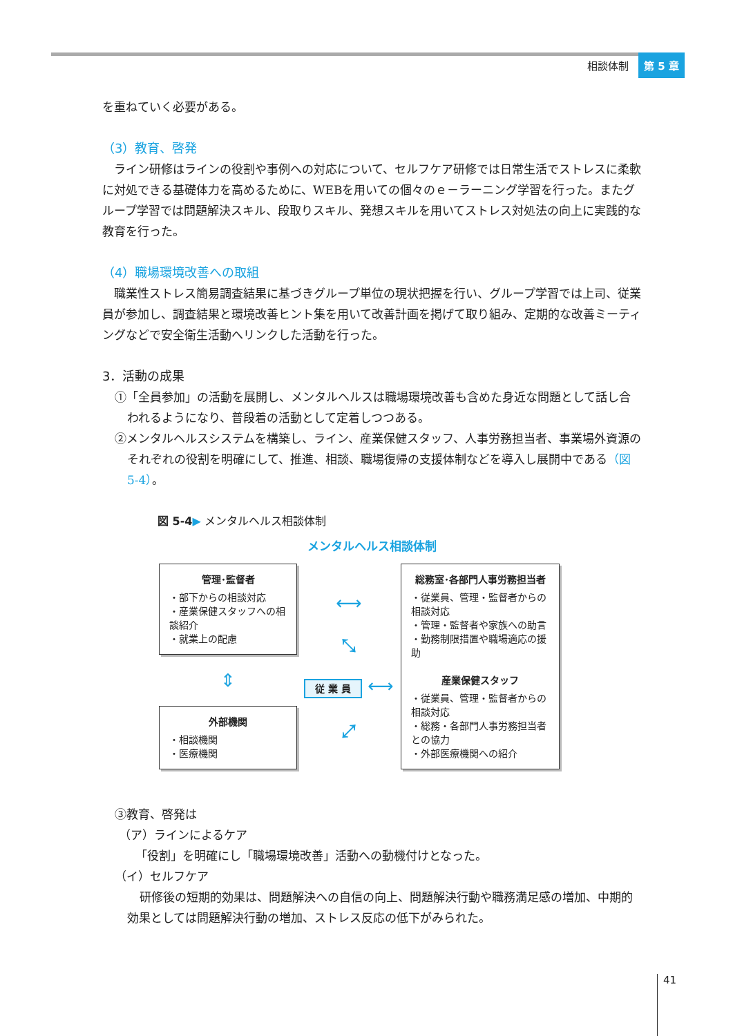相談体制 第 5 章
を重ねていく必要がある。
（3）教育、啓発
ライン研修はラインの役割や事例への対応について、セルフケア研修では日常生活でストレスに柔軟に対処できる基礎体力を高めるために、WEBを用いての個々のｅ－ラーニング学習を行った。またグループ学習では問題解決スキル、段取りスキル、発想スキルを用いてストレス対処法の向上に実践的な教育を行った。
（4）職場環境改善への取組
職業性ストレス簡易調査結果に基づきグループ単位の現状把握を行い、グループ学習では上司、従業員が参加し、調査結果と環境改善ヒント集を用いて改善計画を掲げて取り組み、定期的な改善ミーティングなどで安全衛生活動へリンクした活動を行った。
3．活動の成果
①「全員参加」の活動を展開し、メンタルヘルスは職場環境改善も含めた身近な問題として話し合われるようになり、普段着の活動として定着しつつある。
②メンタルヘルスシステムを構築し、ライン、産業保健スタッフ、人事労務担当者、事業場外資源のそれぞれの役割を明確にして、推進、相談、職場復帰の支援体制などを導入し展開中である（図 5-4）。
図 5-4▶ メンタルヘルス相談体制
メンタルヘルス相談体制
管理･監督者
・部下からの相談対応
・産業保健スタッフへの相談紹介
・就業上の配慮
⇕
外部機関
・相談機関
・医療機関
⟷
⤡
従 業 員 ⟷
⤢
総務室･各部門人事労務担当者
・従業員、管理・監督者からの相談対応
・管理・監督者や家族への助言
・勤務制限措置や職場適応の援助
産業保健スタッフ
・従業員、管理・監督者からの相談対応
・総務・各部門人事労務担当者との協力
・外部医療機関への紹介
③教育、啓発は
（ア）ラインによるケア
「役割」を明確にし「職場環境改善」活動への動機付けとなった。
（イ）セルフケア
研修後の短期的効果は、問題解決への自信の向上、問題解決行動や職務満足感の増加、中期的効果としては問題解決行動の増加、ストレス反応の低下がみられた。
41